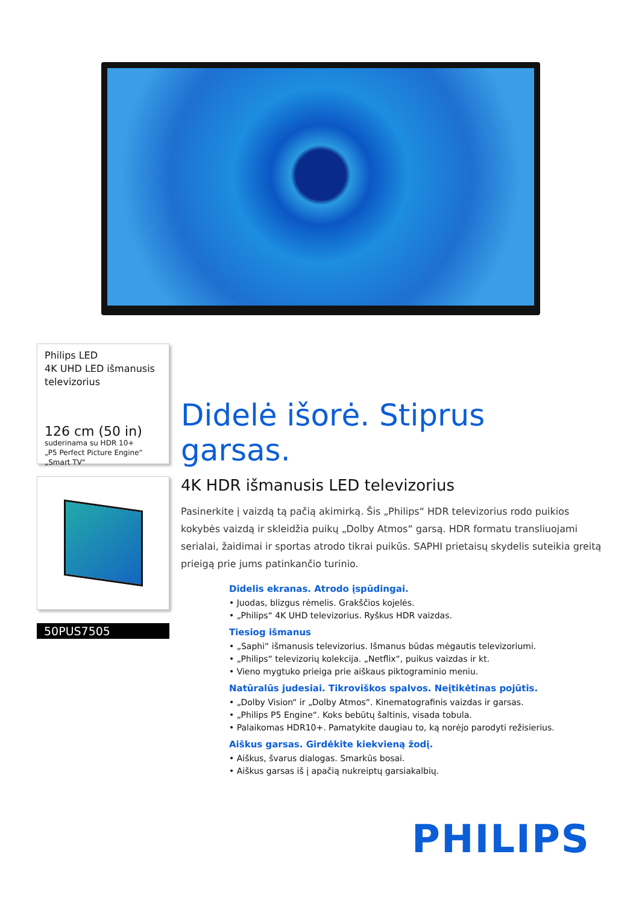Philips LED
4K UHD LED išmanusis televizorius
126 cm (50 in)
suderinama su HDR 10+
„P5 Perfect Picture Engine“
„Smart TV“
50PUS7505
Didelė išorė. Stiprus garsas.
4K HDR išmanusis LED televizorius
Pasinerkite į vaizdą tą pačią akimirką. Šis „Philips“ HDR televizorius rodo puikios kokybės vaizdą ir skleidžia puikų „Dolby Atmos“ garsą. HDR formatu transliuojami serialai, žaidimai ir sportas atrodo tikrai puikūs. SAPHI prietaisų skydelis suteikia greitą prieigą prie jums patinkančio turinio.
Didelis ekranas. Atrodo įspūdingai.
• Juodas, blizgus rėmelis. Grakščios kojelės.
• „Philips“ 4K UHD televizorius. Ryškus HDR vaizdas.
Tiesiog išmanus
• „Saphi“ išmanusis televizorius. Išmanus būdas mėgautis televizoriumi.
• „Philips“ televizorių kolekcija. „Netflix“, puikus vaizdas ir kt.
• Vieno mygtuko prieiga prie aiškaus piktograminio meniu.
Natūralūs judesiai. Tikroviškos spalvos. Neįtikėtinas pojūtis.
• „Dolby Vision“ ir „Dolby Atmos“. Kinematografinis vaizdas ir garsas.
• „Philips P5 Engine“. Koks bebūtų šaltinis, visada tobula.
• Palaikomas HDR10+. Pamatykite daugiau to, ką norėjo parodyti režisierius.
Aiškus garsas. Girdėkite kiekvieną žodį.
• Aiškus, švarus dialogas. Smarkūs bosai.
• Aiškus garsas iš į apačią nukreiptų garsiakalbių.
PHILIPS